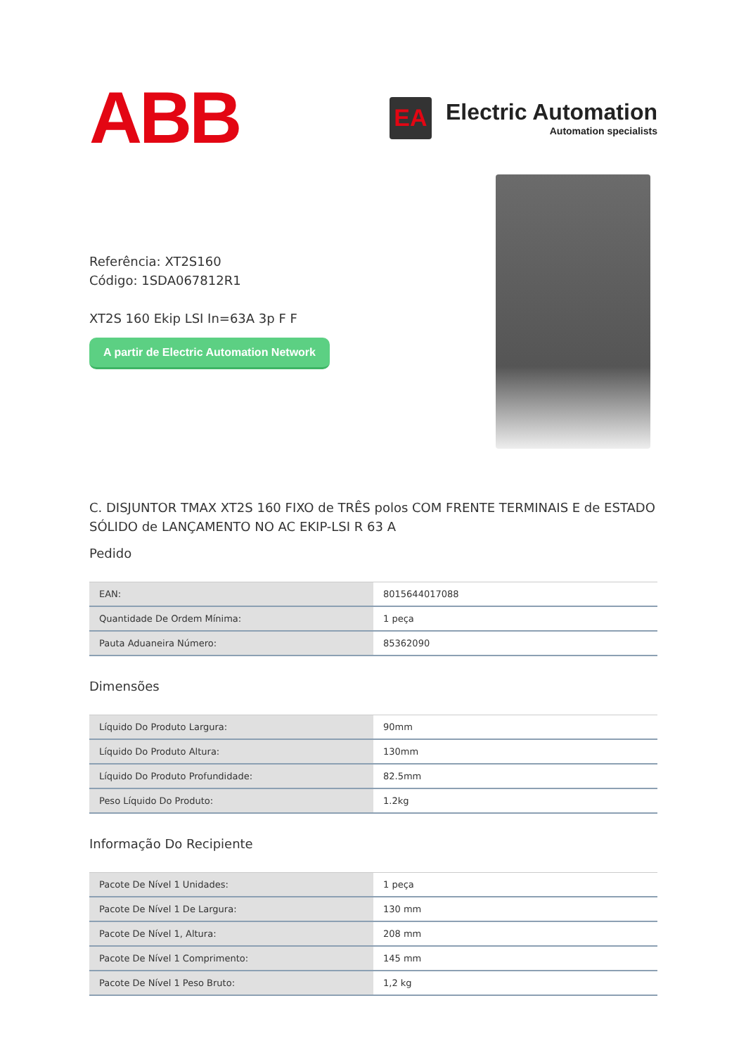ABB
EA
Electric Automation
Automation specialists
Referência: XT2S160
Código: 1SDA067812R1
XT2S 160 Ekip LSI In=63A 3p F F
A partir de Electric Automation Network
C. DISJUNTOR TMAX XT2S 160 FIXO de TRÊS polos COM FRENTE TERMINAIS E de ESTADO SÓLIDO de LANÇAMENTO NO AC EKIP-LSI R 63 A
Pedido
| EAN: | 8015644017088 |
| Quantidade De Ordem Mínima: | 1 peça |
| Pauta Aduaneira Número: | 85362090 |
Dimensões
| Líquido Do Produto Largura: | 90mm |
| Líquido Do Produto Altura: | 130mm |
| Líquido Do Produto Profundidade: | 82.5mm |
| Peso Líquido Do Produto: | 1.2kg |
Informação Do Recipiente
| Pacote De Nível 1 Unidades: | 1 peça |
| Pacote De Nível 1 De Largura: | 130 mm |
| Pacote De Nível 1, Altura: | 208 mm |
| Pacote De Nível 1 Comprimento: | 145 mm |
| Pacote De Nível 1 Peso Bruto: | 1,2 kg |